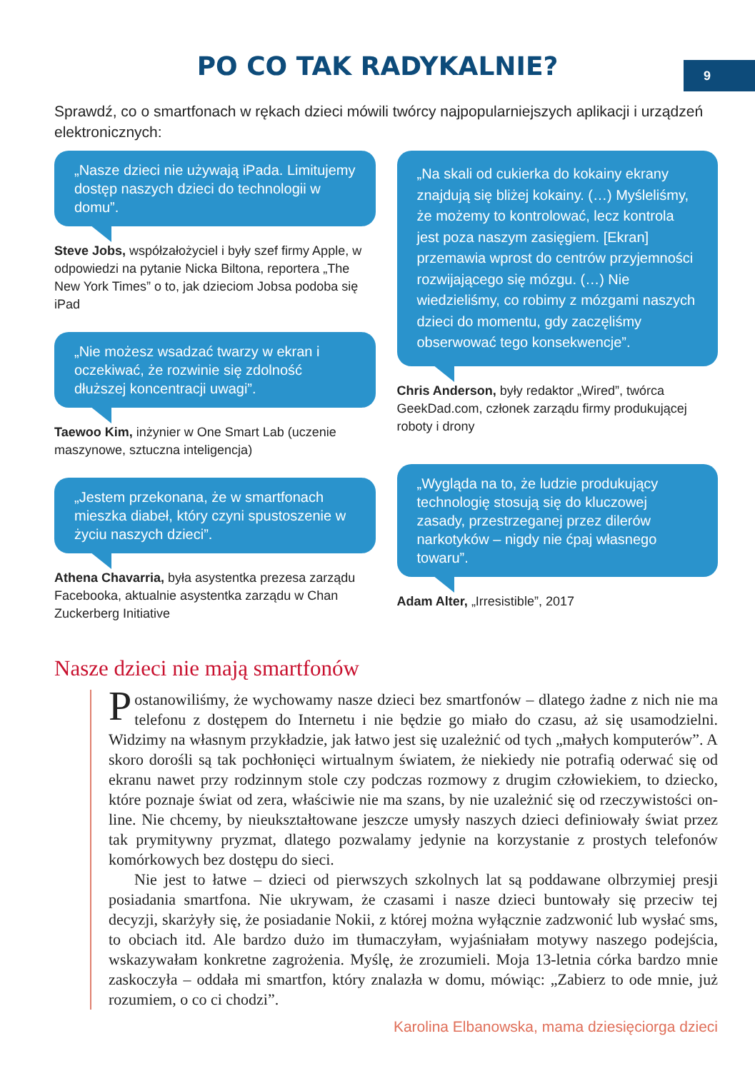9
PO CO TAK RADYKALNIE?
Sprawdź, co o smartfonach w rękach dzieci mówili twórcy najpopularniejszych aplikacji i urządzeń elektronicznych:
„Nasze dzieci nie używają iPada. Limitujemy dostęp naszych dzieci do technologii w domu”.
Steve Jobs, współzałożyciel i były szef firmy Apple, w odpowiedzi na pytanie Nicka Biltona, reportera „The New York Times” o to, jak dzieciom Jobsa podoba się iPad
„Nie możesz wsadzać twarzy w ekran i oczekiwać, że rozwinie się zdolność dłuższej koncentracji uwagi”.
Taewoo Kim, inżynier w One Smart Lab (uczenie maszynowe, sztuczna inteligencja)
„Jestem przekonana, że w smartfonach mieszka diabeł, który czyni spustoszenie w życiu naszych dzieci”.
Athena Chavarria, była asystentka prezesa zarządu Facebooka, aktualnie asystentka zarządu w Chan Zuckerberg Initiative
„Na skali od cukierka do kokainy ekrany znajdują się bliżej kokainy. (…) Myśleliśmy, że możemy to kontrolować, lecz kontrola jest poza naszym zasięgiem. [Ekran] przemawia wprost do centrów przyjemności rozwijającego się mózgu. (…) Nie wiedzieliśmy, co robimy z mózgami naszych dzieci do momentu, gdy zaczęliśmy obserwować tego konsekwencje”.
Chris Anderson, były redaktor „Wired”, twórca GeekDad.com, członek zarządu firmy produkującej roboty i drony
„Wygląda na to, że ludzie produkujący technologię stosują się do kluczowej zasady, przestrzeganej przez dilerów narkotyków – nigdy nie ćpaj własnego towaru”.
Adam Alter, „Irresistible”, 2017
Nasze dzieci nie mają smartfonów
Postanowiliśmy, że wychowamy nasze dzieci bez smartfonów – dlatego żadne z nich nie ma telefonu z dostępem do Internetu i nie będzie go miało do czasu, aż się usamodzielni. Widzimy na własnym przykładzie, jak łatwo jest się uzależnić od tych „małych komputerów”. A skoro dorośli są tak pochłonięci wirtualnym światem, że niekiedy nie potrafią oderwać się od ekranu nawet przy rodzinnym stole czy podczas rozmowy z drugim człowiekiem, to dziecko, które poznaje świat od zera, właściwie nie ma szans, by nie uzależnić się od rzeczywistości on-line. Nie chcemy, by nieukształtowane jeszcze umysły naszych dzieci definiowały świat przez tak prymitywny pryzmat, dlatego pozwalamy jedynie na korzystanie z prostych telefonów komórkowych bez dostępu do sieci.
Nie jest to łatwe – dzieci od pierwszych szkolnych lat są poddawane olbrzymiej presji posiadania smartfona. Nie ukrywam, że czasami i nasze dzieci buntowały się przeciw tej decyzji, skarżyły się, że posiadanie Nokii, z której można wyłącznie zadzwonić lub wysłać sms, to obciach itd. Ale bardzo dużo im tłumaczyłam, wyjaśniałam motywy naszego podejścia, wskazywałam konkretne zagrożenia. Myślę, że zrozumieli. Moja 13-letnia córka bardzo mnie zaskoczyła – oddała mi smartfon, który znalazła w domu, mówiąc: „Zabierz to ode mnie, już rozumiem, o co ci chodzi”.
Karolina Elbanowska, mama dziesięciorga dzieci